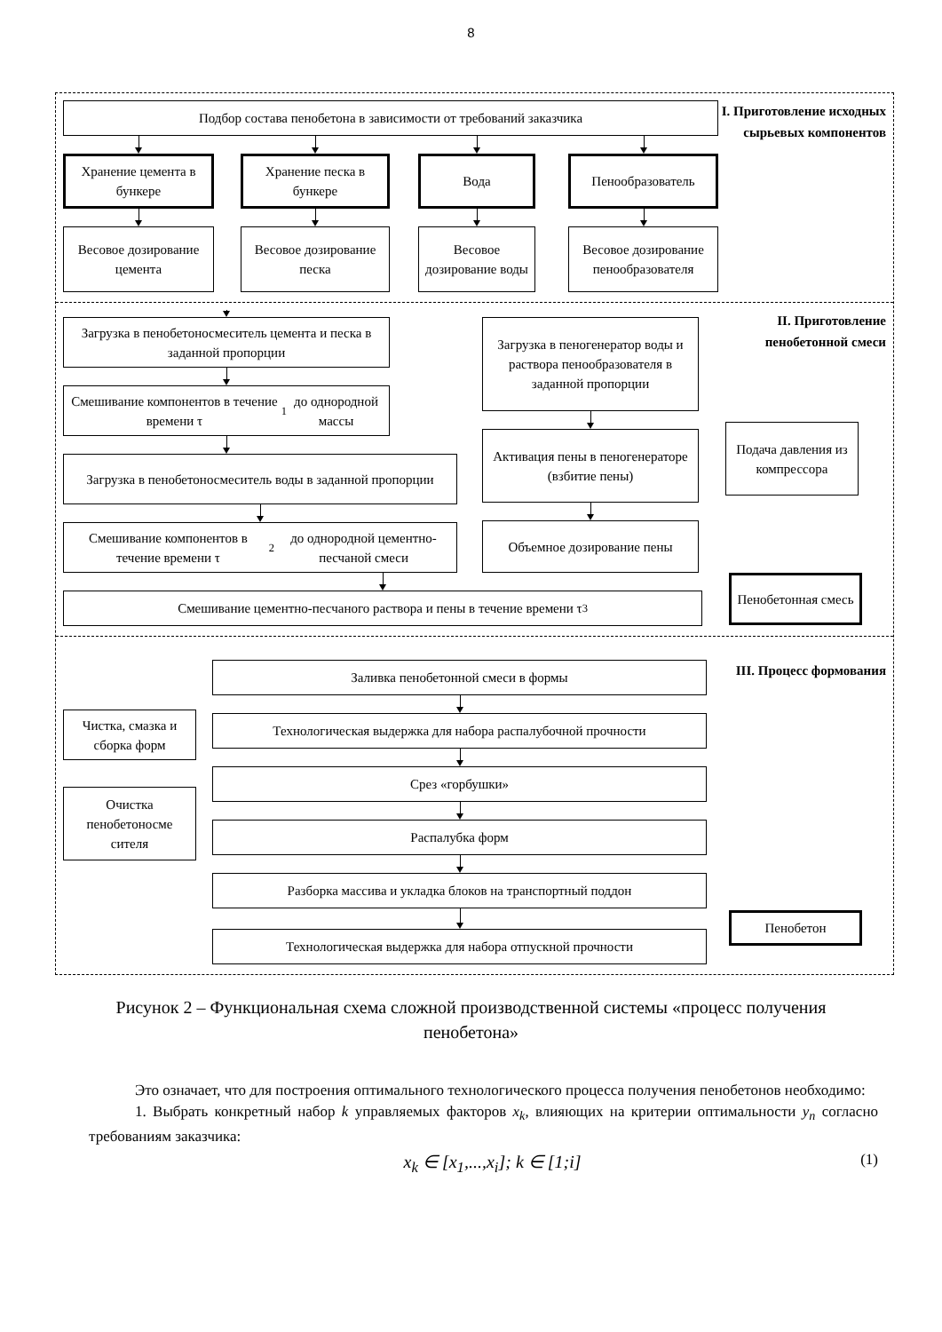8
Подбор состава пенобетона в зависимости от требований заказчика
Хранение цемента в бункере
Весовое дозирование цемента
Хранение песка в бункере
Весовое дозирование песка
Вода
Весовое дозирование воды
Пенообразователь
Весовое дозирование пенообразователя
I. Приготовление исходных сырьевых компонентов
Загрузка в пенобетоносмеситель цемента и песка в заданной пропорции
Смешивание компонентов в течение времени τ<sub>1</sub> до однородной массы
Загрузка в пенобетоносмеситель воды в заданной пропорции
Смешивание компонентов в течение времени τ<sub>2</sub> до однородной цементно-песчаной смеси
Загрузка в пеногенератор воды и раствора пенообразователя в заданной пропорции
Активация пены в пеногенераторе (взбитие пены)
Объемное дозирование пены
II. Приготовление пенобетонной смеси
Подача давления из компрессора
Смешивание цементно-песчаного раствора и пены в течение времени τ<sub>3</sub>
Пенобетонная смесь
Чистка, смазка и сборка форм
Очистка пенобетоносме сителя
Заливка пенобетонной смеси в формы
Технологическая выдержка для набора распалубочной прочности
Срез «горбушки»
Распалубка форм
Разборка массива и укладка блоков на транспортный поддон
Технологическая выдержка для набора отпускной прочности
III. Процесс формования
Пенобетон
Рисунок 2 – Функциональная схема сложной производственной системы «процесс получения пенобетона»
Это означает, что для построения оптимального технологического процесса получения пенобетонов необходимо:
1. Выбрать конкретный набор k управляемых факторов x<sub>k</sub>, влияющих на критерии оптимальности y<sub>n</sub> согласно требованиям заказчика:
x<sub>k</sub> ∈ [x<sub>1</sub>,...,x<sub>i</sub>]; k ∈ [1;i] (1)